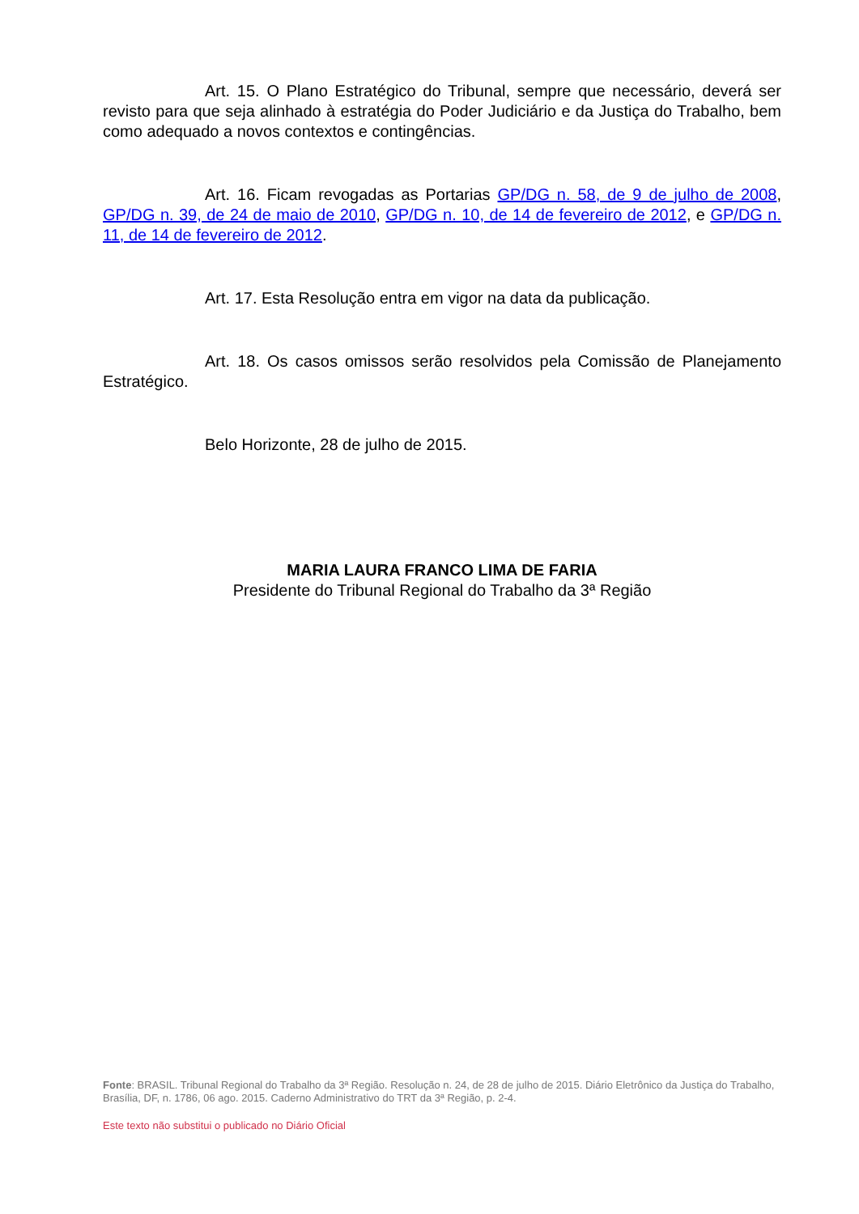Art. 15. O Plano Estratégico do Tribunal, sempre que necessário, deverá ser revisto para que seja alinhado à estratégia do Poder Judiciário e da Justiça do Trabalho, bem como adequado a novos contextos e contingências.
Art. 16. Ficam revogadas as Portarias GP/DG n. 58, de 9 de julho de 2008, GP/DG n. 39, de 24 de maio de 2010, GP/DG n. 10, de 14 de fevereiro de 2012, e GP/DG n. 11, de 14 de fevereiro de 2012.
Art. 17. Esta Resolução entra em vigor na data da publicação.
Art. 18. Os casos omissos serão resolvidos pela Comissão de Planejamento Estratégico.
Belo Horizonte, 28 de julho de 2015.
MARIA LAURA FRANCO LIMA DE FARIA
Presidente do Tribunal Regional do Trabalho da 3ª Região
Fonte: BRASIL. Tribunal Regional do Trabalho da 3ª Região. Resolução n. 24, de 28 de julho de 2015. Diário Eletrônico da Justiça do Trabalho, Brasília, DF, n. 1786, 06 ago. 2015. Caderno Administrativo do TRT da 3ª Região, p. 2-4.
Este texto não substitui o publicado no Diário Oficial